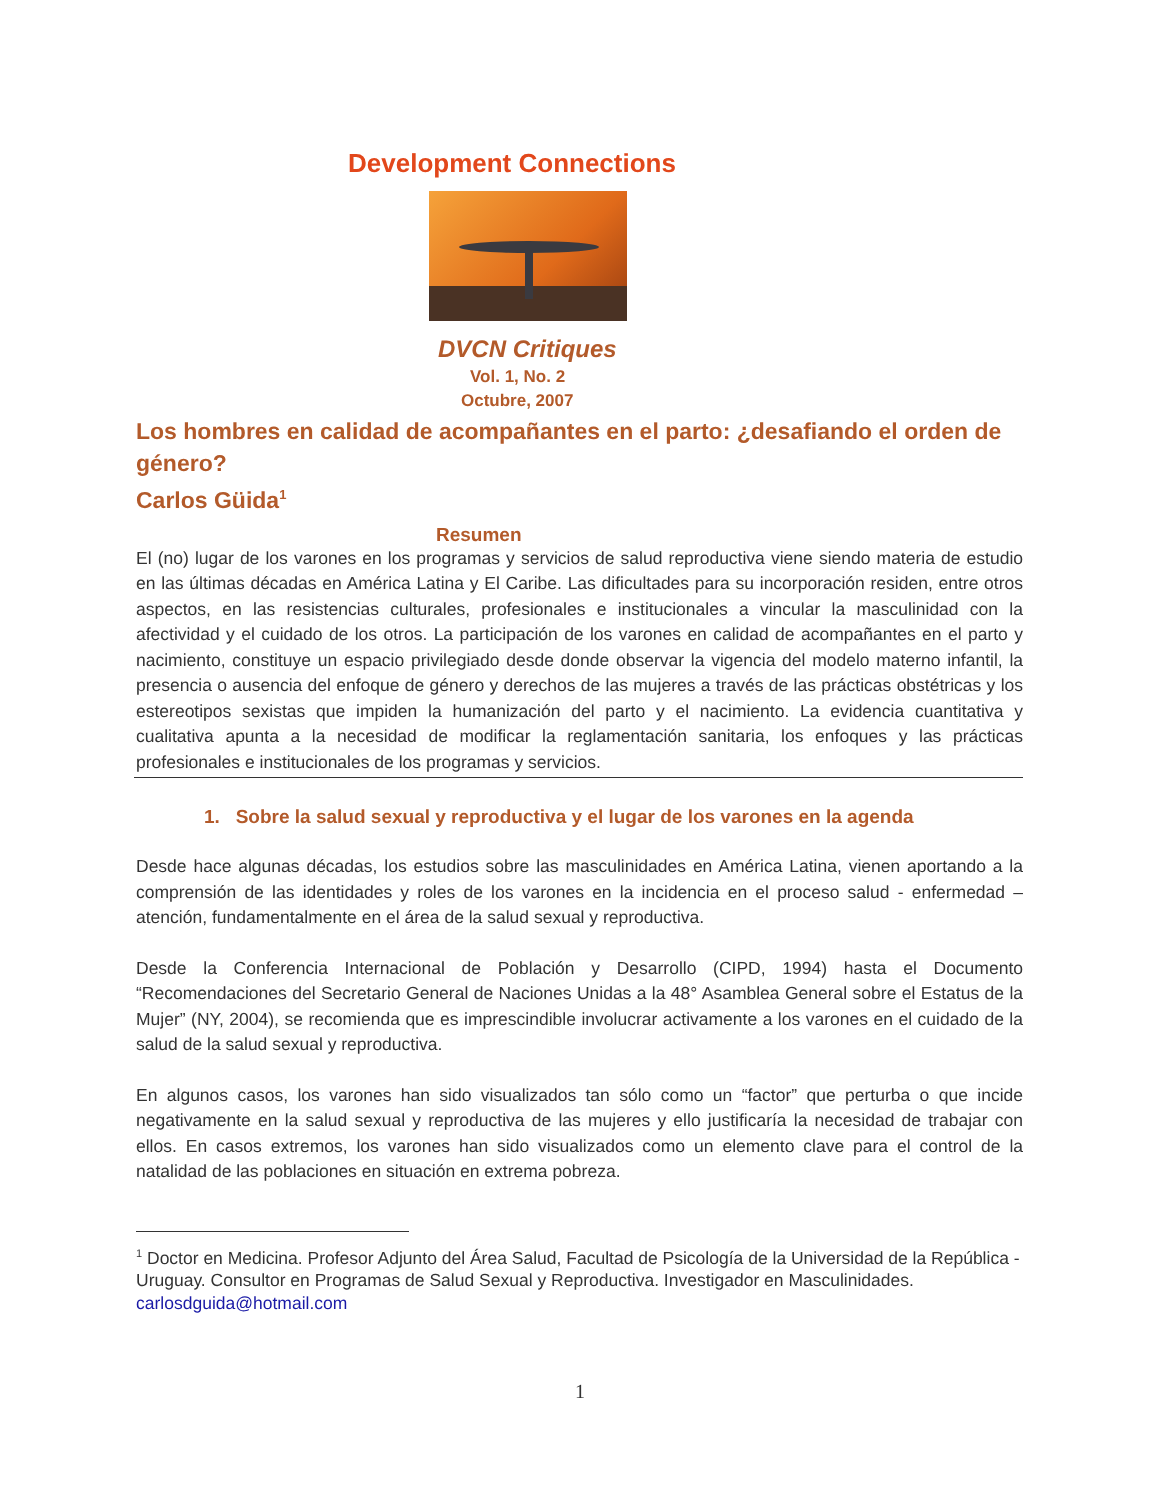Development Connections
DVCN Critiques
Vol. 1, No. 2
Octubre, 2007
Los hombres en calidad de acompañantes en el parto: ¿desafiando el orden de género?
Carlos Güida<sup>1</sup>
Resumen
El (no) lugar de los varones en los programas y servicios de salud reproductiva viene siendo materia de estudio en las últimas décadas en América Latina y El Caribe. Las dificultades para su incorporación residen, entre otros aspectos, en las resistencias culturales, profesionales e institucionales a vincular la masculinidad con la afectividad y el cuidado de los otros. La participación de los varones en calidad de acompañantes en el parto y nacimiento, constituye un espacio privilegiado desde donde observar la vigencia del modelo materno infantil, la presencia o ausencia del enfoque de género y derechos de las mujeres a través de las prácticas obstétricas y los estereotipos sexistas que impiden la humanización del parto y el nacimiento. La evidencia cuantitativa y cualitativa apunta a la necesidad de modificar la reglamentación sanitaria, los enfoques y las prácticas profesionales e institucionales de los programas y servicios.
1. Sobre la salud sexual y reproductiva y el lugar de los varones en la agenda
Desde hace algunas décadas, los estudios sobre las masculinidades en América Latina, vienen aportando a la comprensión de las identidades y roles de los varones en la incidencia en el proceso salud - enfermedad – atención, fundamentalmente en el área de la salud sexual y reproductiva.
Desde la Conferencia Internacional de Población y Desarrollo (CIPD, 1994) hasta el Documento “Recomendaciones del Secretario General de Naciones Unidas a la 48° Asamblea General sobre el Estatus de la Mujer” (NY, 2004), se recomienda que es imprescindible involucrar activamente a los varones en el cuidado de la salud de la salud sexual y reproductiva.
En algunos casos, los varones han sido visualizados tan sólo como un “factor” que perturba o que incide negativamente en la salud sexual y reproductiva de las mujeres y ello justificaría la necesidad de trabajar con ellos. En casos extremos, los varones han sido visualizados como un elemento clave para el control de la natalidad de las poblaciones en situación en extrema pobreza.
<sup>1</sup> Doctor en Medicina. Profesor Adjunto del Área Salud, Facultad de Psicología de la Universidad de la República - Uruguay. Consultor en Programas de Salud Sexual y Reproductiva. Investigador en Masculinidades. carlosdguida@hotmail.com
1